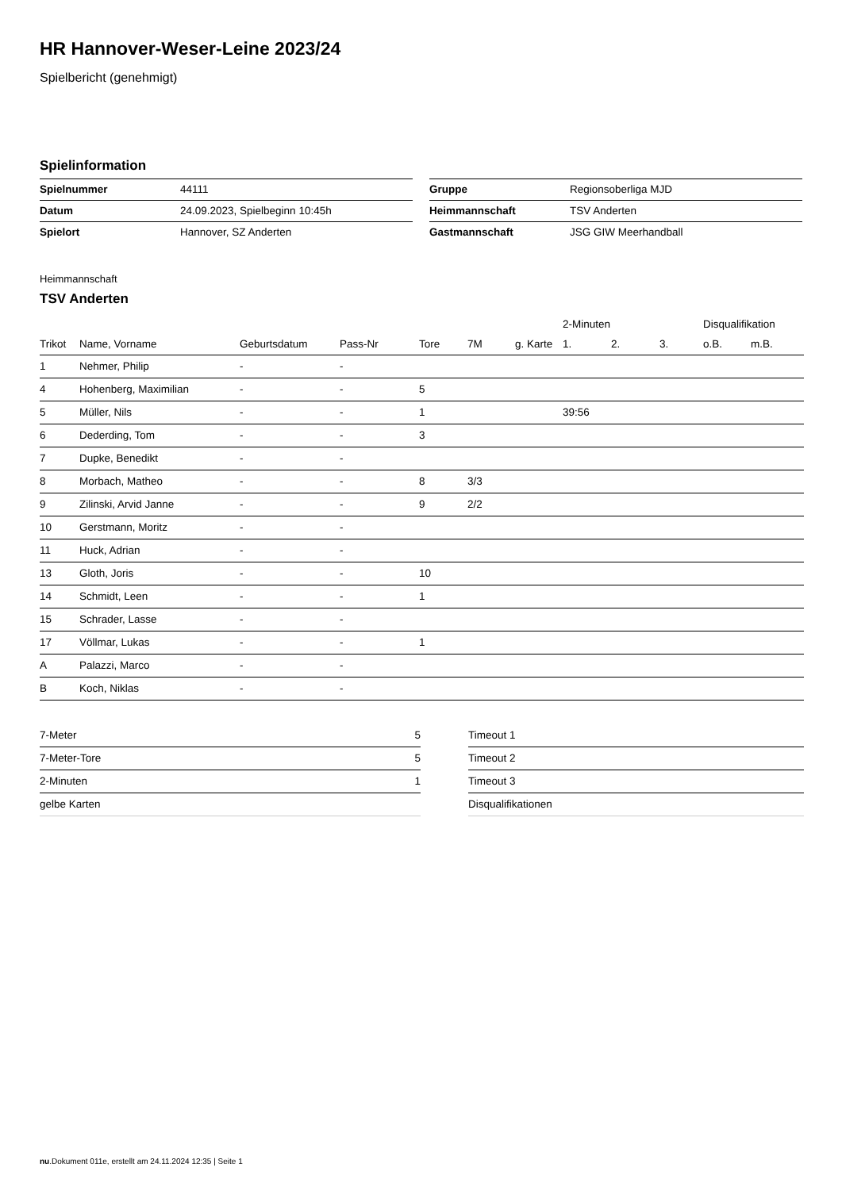HR Hannover-Weser-Leine 2023/24
Spielbericht (genehmigt)
Spielinformation
| Spielnummer | 44111 |
| Datum | 24.09.2023, Spielbeginn 10:45h |
| Spielort | Hannover, SZ Anderten |
| Gruppe | Regionsoberliga MJD |
| Heimmannschaft | TSV Anderten |
| Gastmannschaft | JSG GIW Meerhandball |
Heimmannschaft
TSV Anderten
| | | | | | | | 2-Minuten | | | Disqualifikation | |
| --- | --- | --- | --- | --- | --- | --- | --- | --- | --- | --- | --- |
| Trikot | Name, Vorname | Geburtsdatum | Pass-Nr | Tore | 7M | g. Karte | 1. | 2. | 3. | o.B. | m.B. |
| 1 | Nehmer, Philip | - | - | | | | | | | | |
| 4 | Hohenberg, Maximilian | - | - | 5 | | | | | | | |
| 5 | Müller, Nils | - | - | 1 | | | 39:56 | | | | |
| 6 | Dederding, Tom | - | - | 3 | | | | | | | |
| 7 | Dupke, Benedikt | - | - | | | | | | | | |
| 8 | Morbach, Matheo | - | - | 8 | 3/3 | | | | | | |
| 9 | Zilinski, Arvid Janne | - | - | 9 | 2/2 | | | | | | |
| 10 | Gerstmann, Moritz | - | - | | | | | | | | |
| 11 | Huck, Adrian | - | - | | | | | | | | |
| 13 | Gloth, Joris | - | - | 10 | | | | | | | |
| 14 | Schmidt, Leen | - | - | 1 | | | | | | | |
| 15 | Schrader, Lasse | - | - | | | | | | | | |
| 17 | Völlmar, Lukas | - | - | 1 | | | | | | | |
| A | Palazzi, Marco | - | - | | | | | | | | |
| B | Koch, Niklas | - | - | | | | | | | | |
| 7-Meter | 5 |
| 7-Meter-Tore | 5 |
| 2-Minuten | 1 |
| gelbe Karten | |
| Timeout 1 |
| Timeout 2 |
| Timeout 3 |
| Disqualifikationen |
nu.Dokument 011e, erstellt am 24.11.2024 12:35 | Seite 1